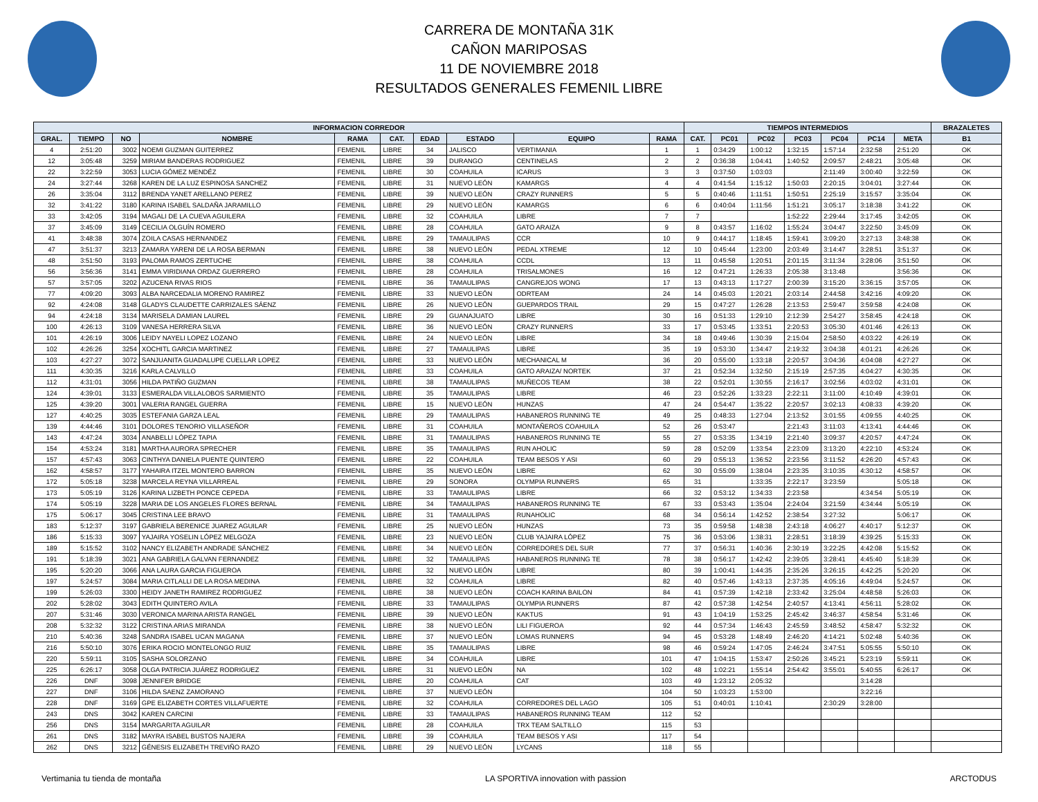CARRERA DE MONTAÑA 31K
CAÑON MARIPOSAS
11 DE NOVIEMBRE 2018
RESULTADOS GENERALES FEMENIL LIBRE
| INFORMACION CORREDOR | | | | | | | | | | TIEMPOS INTERMEDIOS | | | | | | | BRAZALETES |
| --- | --- | --- | --- | --- | --- | --- | --- | --- | --- | --- | --- | --- | --- | --- | --- | --- | --- |
| GRAL. | TIEMPO | NO | NOMBRE | RAMA | CAT. | EDAD | ESTADO | EQUIPO | RAMA | CAT. | PC01 | PC02 | PC03 | PC04 | PC14 | META | B1 |
| 4 | 2:51:20 | 3002 | NOEMI GUZMAN GUITERREZ | FEMENIL | LIBRE | 34 | JALISCO | VERTIMANIA | 1 | 1 | 0:34:29 | 1:00:12 | 1:32:15 | 1:57:14 | 2:32:58 | 2:51:20 | OK |
| 12 | 3:05:48 | 3259 | MIRIAM BANDERAS RODRIGUEZ | FEMENIL | LIBRE | 39 | DURANGO | CENTINELAS | 2 | 2 | 0:36:38 | 1:04:41 | 1:40:52 | 2:09:57 | 2:48:21 | 3:05:48 | OK |
| 22 | 3:22:59 | 3053 | LUCIA GÓMEZ MENDÉZ | FEMENIL | LIBRE | 30 | COAHUILA | ICARUS | 3 | 3 | 0:37:50 | 1:03:03 | | 2:11:49 | 3:00:40 | 3:22:59 | OK |
| 24 | 3:27:44 | 3268 | KAREN DE LA LUZ ESPINOSA SANCHEZ | FEMENIL | LIBRE | 31 | NUEVO LEÓN | KAMARGS | 4 | 4 | 0:41:54 | 1:15:12 | 1:50:03 | 2:20:15 | 3:04:01 | 3:27:44 | OK |
| 26 | 3:35:04 | 3112 | BRENDA YANET ARELLANO PEREZ | FEMENIL | LIBRE | 39 | NUEVO LEÓN | CRAZY RUNNERS | 5 | 5 | 0:40:46 | 1:11:51 | 1:50:51 | 2:25:19 | 3:15:57 | 3:35:04 | OK |
| 32 | 3:41:22 | 3180 | KARINA ISABEL SALDAÑA JARAMILLO | FEMENIL | LIBRE | 29 | NUEVO LEÓN | KAMARGS | 6 | 6 | 0:40:04 | 1:11:56 | 1:51:21 | 3:05:17 | 3:18:38 | 3:41:22 | OK |
| 33 | 3:42:05 | 3194 | MAGALI DE LA CUEVA AGUILERA | FEMENIL | LIBRE | 32 | COAHUILA | LIBRE | 7 | 7 | | | 1:52:22 | 2:29:44 | 3:17:45 | 3:42:05 | OK |
| 37 | 3:45:09 | 3149 | CECILIA OLGUÍN ROMERO | FEMENIL | LIBRE | 28 | COAHUILA | GATO ARAIZA | 9 | 8 | 0:43:57 | 1:16:02 | 1:55:24 | 3:04:47 | 3:22:50 | 3:45:09 | OK |
| 41 | 3:48:38 | 3074 | ZOILA CASAS HERNANDEZ | FEMENIL | LIBRE | 29 | TAMAULIPAS | CCR | 10 | 9 | 0:44:17 | 1:18:45 | 1:59:41 | 3:09:20 | 3:27:13 | 3:48:38 | OK |
| 47 | 3:51:37 | 3213 | ZAMARA YARENI DE LA ROSA BERMAN | FEMENIL | LIBRE | 38 | NUEVO LEÓN | PEDAL XTREME | 12 | 10 | 0:45:44 | 1:23:00 | 2:03:49 | 3:14:47 | 3:28:51 | 3:51:37 | OK |
| 48 | 3:51:50 | 3193 | PALOMA RAMOS ZERTUCHE | FEMENIL | LIBRE | 38 | COAHUILA | CCDL | 13 | 11 | 0:45:58 | 1:20:51 | 2:01:15 | 3:11:34 | 3:28:06 | 3:51:50 | OK |
| 56 | 3:56:36 | 3141 | EMMA VIRIDIANA ORDAZ GUERRERO | FEMENIL | LIBRE | 28 | COAHUILA | TRISALMONES | 16 | 12 | 0:47:21 | 1:26:33 | 2:05:38 | 3:13:48 | | 3:56:36 | OK |
| 57 | 3:57:05 | 3202 | AZUCENA RIVAS RIOS | FEMENIL | LIBRE | 36 | TAMAULIPAS | CANGREJOS WONG | 17 | 13 | 0:43:13 | 1:17:27 | 2:00:39 | 3:15:20 | 3:36:15 | 3:57:05 | OK |
| 77 | 4:09:20 | 3093 | ALBA NARCEDALIA MORENO RAMIREZ | FEMENIL | LIBRE | 33 | NUEVO LEÓN | ODRTEAM | 24 | 14 | 0:45:03 | 1:20:21 | 2:03:14 | 2:44:58 | 3:42:16 | 4:09:20 | OK |
| 92 | 4:24:08 | 3148 | GLADYS CLAUDETTE CARRIZALES SÁENZ | FEMENIL | LIBRE | 26 | NUEVO LEÓN | GUEPARDOS TRAIL | 29 | 15 | 0:47:27 | 1:26:28 | 2:13:53 | 2:59:47 | 3:59:58 | 4:24:08 | OK |
| 94 | 4:24:18 | 3134 | MARISELA DAMIAN LAUREL | FEMENIL | LIBRE | 29 | GUANAJUATO | LIBRE | 30 | 16 | 0:51:33 | 1:29:10 | 2:12:39 | 2:54:27 | 3:58:45 | 4:24:18 | OK |
| 100 | 4:26:13 | 3109 | VANESA HERRERA SILVA | FEMENIL | LIBRE | 36 | NUEVO LEÓN | CRAZY RUNNERS | 33 | 17 | 0:53:45 | 1:33:51 | 2:20:53 | 3:05:30 | 4:01:46 | 4:26:13 | OK |
| 101 | 4:26:19 | 3006 | LEIDY NAYELI LOPEZ LOZANO | FEMENIL | LIBRE | 24 | NUEVO LEÓN | LIBRE | 34 | 18 | 0:49:46 | 1:30:39 | 2:15:04 | 2:58:50 | 4:03:22 | 4:26:19 | OK |
| 102 | 4:26:26 | 3254 | XOCHITL GARCIA MARTINEZ | FEMENIL | LIBRE | 27 | TAMAULIPAS | LIBRE | 35 | 19 | 0:53:30 | 1:34:47 | 2:19:32 | 3:04:38 | 4:01:21 | 4:26:26 | OK |
| 103 | 4:27:27 | 3072 | SANJUANITA GUADALUPE CUELLAR LOPEZ | FEMENIL | LIBRE | 33 | NUEVO LEÓN | MECHANICAL M | 36 | 20 | 0:55:00 | 1:33:18 | 2:20:57 | 3:04:36 | 4:04:08 | 4:27:27 | OK |
| 111 | 4:30:35 | 3216 | KARLA CALVILLO | FEMENIL | LIBRE | 33 | COAHUILA | GATO ARAIZA/ NORTEK | 37 | 21 | 0:52:34 | 1:32:50 | 2:15:19 | 2:57:35 | 4:04:27 | 4:30:35 | OK |
| 112 | 4:31:01 | 3056 | HILDA PATIÑO GUZMAN | FEMENIL | LIBRE | 38 | TAMAULIPAS | MUÑECOS TEAM | 38 | 22 | 0:52:01 | 1:30:55 | 2:16:17 | 3:02:56 | 4:03:02 | 4:31:01 | OK |
| 124 | 4:39:01 | 3133 | ESMERALDA VILLALOBOS SARMIENTO | FEMENIL | LIBRE | 35 | TAMAULIPAS | LIBRE | 46 | 23 | 0:52:26 | 1:33:23 | 2:22:11 | 3:11:00 | 4:10:49 | 4:39:01 | OK |
| 125 | 4:39:20 | 3001 | VALERIA RANGEL GUERRA | FEMENIL | LIBRE | 15 | NUEVO LEÓN | HUNZAS | 47 | 24 | 0:54:47 | 1:35:22 | 2:20:57 | 3:02:13 | 4:08:33 | 4:39:20 | OK |
| 127 | 4:40:25 | 3035 | ESTEFANIA GARZA LEAL | FEMENIL | LIBRE | 29 | TAMAULIPAS | HABANEROS RUNNING TE | 49 | 25 | 0:48:33 | 1:27:04 | 2:13:52 | 3:01:55 | 4:09:55 | 4:40:25 | OK |
| 139 | 4:44:46 | 3101 | DOLORES TENORIO VILLASEÑOR | FEMENIL | LIBRE | 31 | COAHUILA | MONTAÑEROS COAHUILA | 52 | 26 | 0:53:47 | | 2:21:43 | 3:11:03 | 4:13:41 | 4:44:46 | OK |
| 143 | 4:47:24 | 3034 | ANABELLI LÓPEZ TAPIA | FEMENIL | LIBRE | 31 | TAMAULIPAS | HABANEROS RUNNING TE | 55 | 27 | 0:53:35 | 1:34:19 | 2:21:40 | 3:09:37 | 4:20:57 | 4:47:24 | OK |
| 154 | 4:53:24 | 3181 | MARTHA AURORA SPRECHER | FEMENIL | LIBRE | 35 | TAMAULIPAS | RUN AHOLIC | 59 | 28 | 0:52:09 | 1:33:54 | 2:23:09 | 3:13:20 | 4:22:10 | 4:53:24 | OK |
| 157 | 4:57:43 | 3063 | CINTHYA DANIELA PUENTE QUINTERO | FEMENIL | LIBRE | 22 | COAHUILA | TEAM BESOS Y ASI | 60 | 29 | 0:55:13 | 1:36:52 | 2:23:56 | 3:11:52 | 4:26:20 | 4:57:43 | OK |
| 162 | 4:58:57 | 3177 | YAHAIRA ITZEL MONTERO BARRON | FEMENIL | LIBRE | 35 | NUEVO LEÓN | LIBRE | 62 | 30 | 0:55:09 | 1:38:04 | 2:23:35 | 3:10:35 | 4:30:12 | 4:58:57 | OK |
| 172 | 5:05:18 | 3238 | MARCELA REYNA VILLARREAL | FEMENIL | LIBRE | 29 | SONORA | OLYMPIA RUNNERS | 65 | 31 | | 1:33:35 | 2:22:17 | 3:23:59 | | 5:05:18 | OK |
| 173 | 5:05:19 | 3126 | KARINA LIZBETH PONCE CEPEDA | FEMENIL | LIBRE | 33 | TAMAULIPAS | LIBRE | 66 | 32 | 0:53:12 | 1:34:33 | 2:23:58 | | 4:34:54 | 5:05:19 | OK |
| 174 | 5:05:19 | 3228 | MARIA DE LOS ANGELES FLORES BERNAL | FEMENIL | LIBRE | 34 | TAMAULIPAS | HABANEROS RUNNING TE | 67 | 33 | 0:53:43 | 1:35:04 | 2:24:04 | 3:21:59 | 4:34:44 | 5:05:19 | OK |
| 175 | 5:06:17 | 3045 | CRISTINA LEE BRAVO | FEMENIL | LIBRE | 31 | TAMAULIPAS | RUNAHOLIC | 68 | 34 | 0:56:14 | 1:42:52 | 2:38:54 | 3:27:32 | | 5:06:17 | OK |
| 183 | 5:12:37 | 3197 | GABRIELA BERENICE JUAREZ AGUILAR | FEMENIL | LIBRE | 25 | NUEVO LEÓN | HUNZAS | 73 | 35 | 0:59:58 | 1:48:38 | 2:43:18 | 4:06:27 | 4:40:17 | 5:12:37 | OK |
| 186 | 5:15:33 | 3097 | YAJAIRA YOSELIN LÓPEZ MELGOZA | FEMENIL | LIBRE | 23 | NUEVO LEÓN | CLUB YAJAIRA LÓPEZ | 75 | 36 | 0:53:06 | 1:38:31 | 2:28:51 | 3:18:39 | 4:39:25 | 5:15:33 | OK |
| 189 | 5:15:52 | 3102 | NANCY ELIZABETH ANDRADE SÁNCHEZ | FEMENIL | LIBRE | 34 | NUEVO LEÓN | CORREDORES DEL SUR | 77 | 37 | 0:56:31 | 1:40:36 | 2:30:19 | 3:22:25 | 4:42:08 | 5:15:52 | OK |
| 191 | 5:18:39 | 3021 | ANA GABRIELA GALVAN FERNANDEZ | FEMENIL | LIBRE | 32 | TAMAULIPAS | HABANEROS RUNNING TE | 78 | 38 | 0:56:17 | 1:42:42 | 2:39:05 | 3:28:41 | 4:45:40 | 5:18:39 | OK |
| 195 | 5:20:20 | 3066 | ANA LAURA GARCIA FIGUEROA | FEMENIL | LIBRE | 32 | NUEVO LEÓN | LIBRE | 80 | 39 | 1:00:41 | 1:44:35 | 2:35:26 | 3:26:15 | 4:42:25 | 5:20:20 | OK |
| 197 | 5:24:57 | 3084 | MARIA CITLALLI DE LA ROSA MEDINA | FEMENIL | LIBRE | 32 | COAHUILA | LIBRE | 82 | 40 | 0:57:46 | 1:43:13 | 2:37:35 | 4:05:16 | 4:49:04 | 5:24:57 | OK |
| 199 | 5:26:03 | 3300 | HEIDY JANETH RAMIREZ RODRIGUEZ | FEMENIL | LIBRE | 38 | NUEVO LEÓN | COACH KARINA BAILON | 84 | 41 | 0:57:39 | 1:42:18 | 2:33:42 | 3:25:04 | 4:48:58 | 5:26:03 | OK |
| 202 | 5:28:02 | 3043 | EDITH QUINTERO AVILA | FEMENIL | LIBRE | 33 | TAMAULIPAS | OLYMPIA RUNNERS | 87 | 42 | 0:57:38 | 1:42:54 | 2:40:57 | 4:13:41 | 4:56:11 | 5:28:02 | OK |
| 207 | 5:31:46 | 3030 | VERONICA MARINA ARISTA RANGEL | FEMENIL | LIBRE | 39 | NUEVO LEÓN | KAKTUS | 91 | 43 | 1:04:19 | 1:53:25 | 2:45:42 | 3:46:37 | 4:58:54 | 5:31:46 | OK |
| 208 | 5:32:32 | 3122 | CRISTINA ARIAS MIRANDA | FEMENIL | LIBRE | 38 | NUEVO LEÓN | LILI FIGUEROA | 92 | 44 | 0:57:34 | 1:46:43 | 2:45:59 | 3:48:52 | 4:58:47 | 5:32:32 | OK |
| 210 | 5:40:36 | 3248 | SANDRA ISABEL UCAN MAGANA | FEMENIL | LIBRE | 37 | NUEVO LEÓN | LOMAS RUNNERS | 94 | 45 | 0:53:28 | 1:48:49 | 2:46:20 | 4:14:21 | 5:02:48 | 5:40:36 | OK |
| 216 | 5:50:10 | 3076 | ERIKA ROCIO MONTELONGO RUIZ | FEMENIL | LIBRE | 35 | TAMAULIPAS | LIBRE | 98 | 46 | 0:59:24 | 1:47:05 | 2:46:24 | 3:47:51 | 5:05:55 | 5:50:10 | OK |
| 220 | 5:59:11 | 3105 | SASHA SOLORZANO | FEMENIL | LIBRE | 34 | COAHUILA | LIBRE | 101 | 47 | 1:04:15 | 1:53:47 | 2:50:26 | 3:45:21 | 5:23:19 | 5:59:11 | OK |
| 225 | 6:26:17 | 3058 | OLGA PATRICIA JUÁREZ RODRIGUEZ | FEMENIL | LIBRE | 31 | NUEVO LEÓN | NA | 102 | 48 | 1:02:21 | 1:55:14 | 2:54:42 | 3:55:01 | 5:40:55 | 6:26:17 | OK |
| 226 | DNF | 3098 | JENNIFER BRIDGE | FEMENIL | LIBRE | 20 | COAHUILA | CAT | 103 | 49 | 1:23:12 | 2:05:32 | | | 3:14:28 | | |
| 227 | DNF | 3106 | HILDA SAENZ ZAMORANO | FEMENIL | LIBRE | 37 | NUEVO LEÓN | | 104 | 50 | 1:03:23 | 1:53:00 | | | 3:22:16 | | |
| 228 | DNF | 3169 | GPE ELIZABETH CORTES VILLAFUERTE | FEMENIL | LIBRE | 32 | COAHUILA | CORREDORES DEL LAGO | 105 | 51 | 0:40:01 | 1:10:41 | | 2:30:29 | 3:28:00 | | |
| 243 | DNS | 3042 | KAREN CARCINI | FEMENIL | LIBRE | 33 | TAMAULIPAS | HABANEROS RUNNING TEAM | 112 | 52 | | | | | | | |
| 256 | DNS | 3154 | MARGARITA AGUILAR | FEMENIL | LIBRE | 28 | COAHUILA | TRX TEAM SALTILLO | 115 | 53 | | | | | | | |
| 261 | DNS | 3182 | MAYRA ISABEL BUSTOS NAJERA | FEMENIL | LIBRE | 39 | COAHUILA | TEAM BESOS Y ASI | 117 | 54 | | | | | | | |
| 262 | DNS | 3212 | GÉNESIS ELIZABETH TREVIÑO RAZO | FEMENIL | LIBRE | 29 | NUEVO LEÓN | LYCANS | 118 | 55 | | | | | | | |
Vertimania tu tienda de montaña
LA SPORTIVA innovation with passion
ARCTODUS